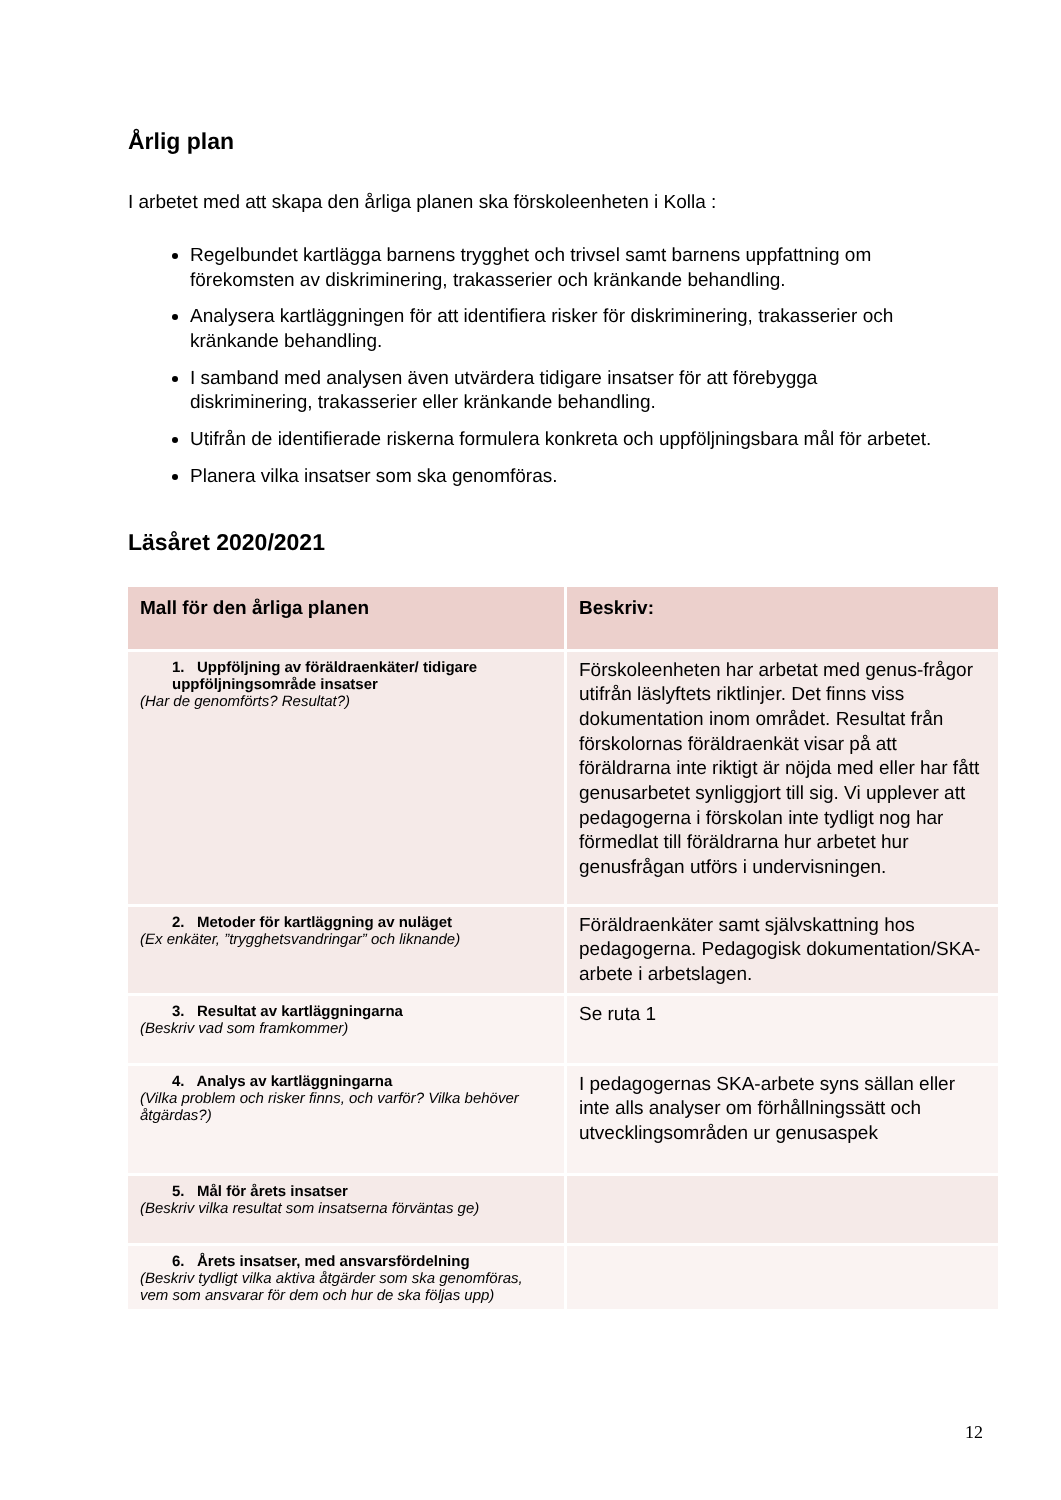Årlig plan
I arbetet med att skapa den årliga planen ska förskoleenheten i Kolla :
Regelbundet kartlägga barnens trygghet och trivsel samt barnens uppfattning om förekomsten av diskriminering, trakasserier och kränkande behandling.
Analysera kartläggningen för att identifiera risker för diskriminering, trakasserier och kränkande behandling.
I samband med analysen även utvärdera tidigare insatser för att förebygga diskriminering, trakasserier eller kränkande behandling.
Utifrån de identifierade riskerna formulera konkreta och uppföljningsbara mål för arbetet.
Planera vilka insatser som ska genomföras.
Läsåret 2020/2021
| Mall för den årliga planen | Beskriv: |
| --- | --- |
| 1. Uppföljning av föräldraenkäter/ tidigare uppföljningsområde insatser (Har de genomförts? Resultat?) | Förskoleenheten har arbetat med genus-frågor utifrån läslyftets riktlinjer. Det finns viss dokumentation inom området. Resultat från förskolornas föräldraenkät visar på att föräldrarna inte riktigt är nöjda med eller har fått genusarbetet synliggjort till sig. Vi upplever att pedagogerna i förskolan inte tydligt nog har förmedlat till föräldrarna hur arbetet hur genusfrågan utförs i undervisningen. |
| 2. Metoder för kartläggning av nuläget (Ex enkäter, ”trygghetsvandringar” och liknande) | Föräldraenkäter samt självskattning hos pedagogerna. Pedagogisk dokumentation/SKA-arbete i arbetslagen. |
| 3. Resultat av kartläggningarna (Beskriv vad som framkommer) | Se ruta 1 |
| 4. Analys av kartläggningarna (Vilka problem och risker finns, och varför? Vilka behöver åtgärdas?) | I pedagogernas SKA-arbete syns sällan eller inte alls analyser om förhållningssätt och utvecklingsområden ur genusaspek |
| 5. Mål för årets insatser (Beskriv vilka resultat som insatserna förväntas ge) | |
| 6. Årets insatser, med ansvarsfördelning (Beskriv tydligt vilka aktiva åtgärder som ska genomföras, vem som ansvarar för dem och hur de ska följas upp) | |
12